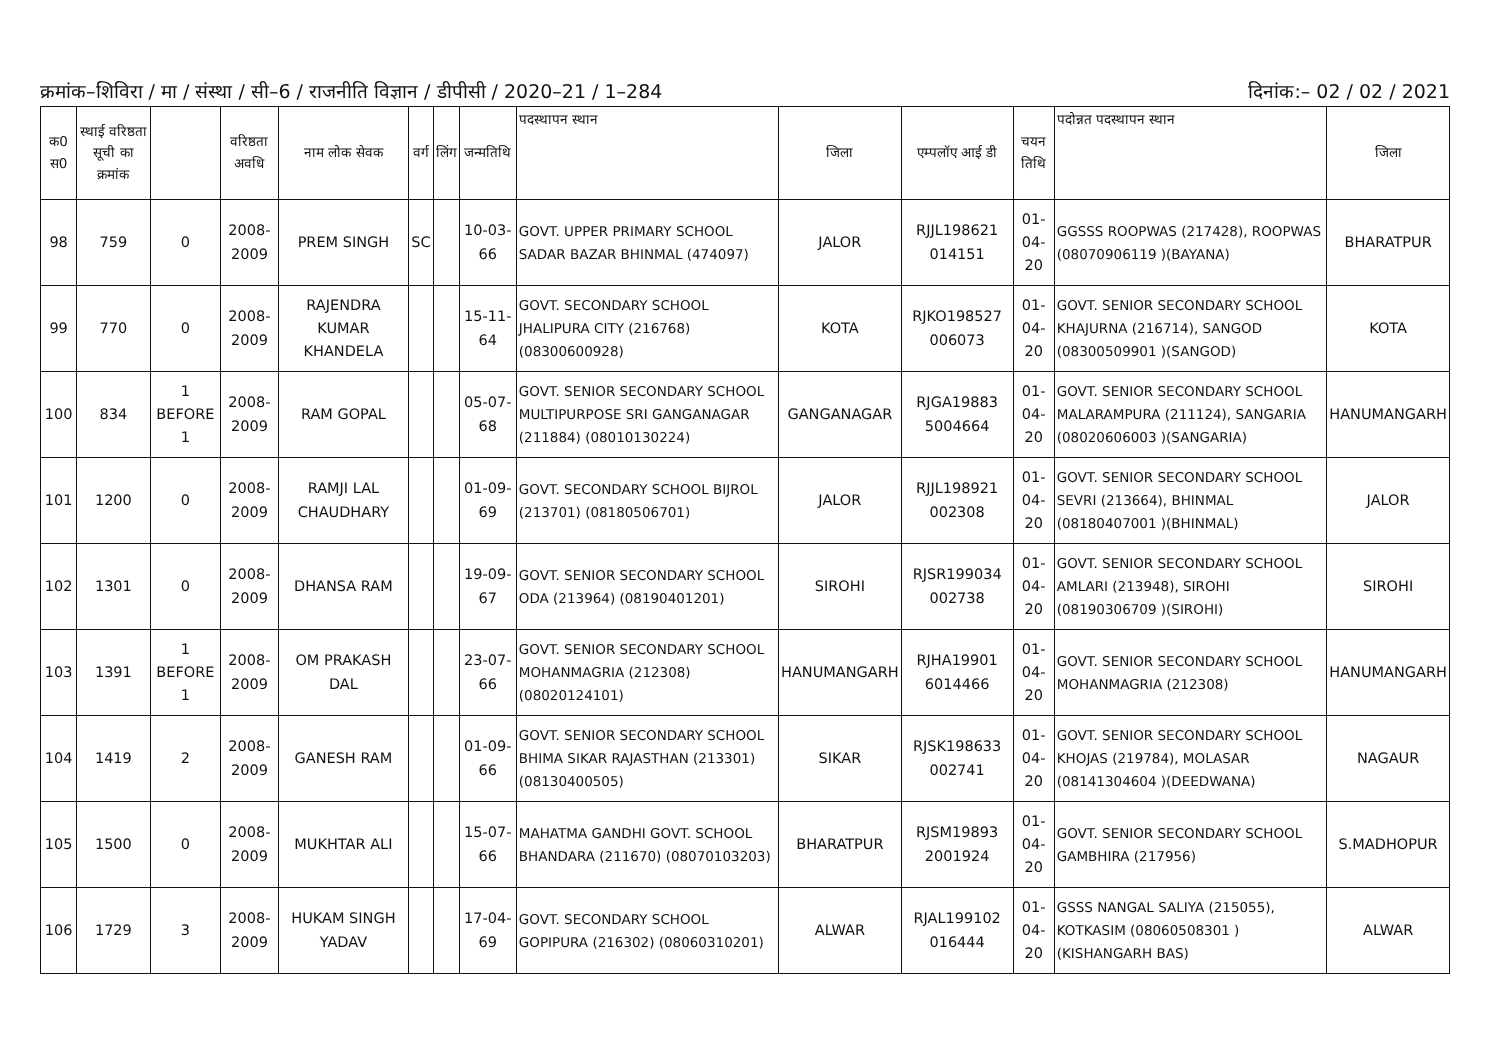क्रमांक–शिविरा / मा / संस्था / सी–6 / राजनीति विज्ञान / डीपीसी / 2020–21 / 1–284 दिनांक:– 02 / 02 / 2021
| क0 स0 | स्थाई वरिष्ठता सूची का क्रमांक | | वरिष्ठता अवधि | नाम लोक सेवक | वर्ग | लिंग | जन्मतिथि | पदस्थापन स्थान | जिला | एम्पलॉए आई डी | चयन तिथि | पदोन्नत पदस्थापन स्थान | जिला |
| --- | --- | --- | --- | --- | --- | --- | --- | --- | --- | --- | --- | --- | --- |
| 98 | 759 | 0 | 2008-2009 | PREM SINGH | SC | | 10-03-66 | GOVT. UPPER PRIMARY SCHOOL SADAR BAZAR BHINMAL (474097) | JALOR | RJJL198621 014151 | 01-04-20 | GGSSS ROOPWAS (217428), ROOPWAS (08070906119 )(BAYANA) | BHARATPUR |
| 99 | 770 | 0 | 2008-2009 | RAJENDRA KUMAR KHANDELA | | | 15-11-64 | GOVT. SECONDARY SCHOOL JHALIPURA CITY (216768) (08300600928) | KOTA | RJKO198527 006073 | 01-04-20 | GOVT. SENIOR SECONDARY SCHOOL KHAJURNA (216714), SANGOD (08300509901 )(SANGOD) | KOTA |
| 100 | 834 | 1 BEFORE 1 | 2008-2009 | RAM GOPAL | | | 05-07-68 | GOVT. SENIOR SECONDARY SCHOOL MULTIPURPOSE SRI GANGANAGAR (211884) (08010130224) | GANGANAGAR | RJGA19883 5004664 | 01-04-20 | GOVT. SENIOR SECONDARY SCHOOL MALARAMPURA (211124), SANGARIA (08020606003 )(SANGARIA) | HANUMANGARH |
| 101 | 1200 | 0 | 2008-2009 | RAMJI LAL CHAUDHARY | | | 01-09-69 | GOVT. SECONDARY SCHOOL BIJROL (213701) (08180506701) | JALOR | RJJL198921 002308 | 01-04-20 | GOVT. SENIOR SECONDARY SCHOOL SEVRI (213664), BHINMAL (08180407001 )(BHINMAL) | JALOR |
| 102 | 1301 | 0 | 2008-2009 | DHANSA RAM | | | 19-09-67 | GOVT. SENIOR SECONDARY SCHOOL ODA (213964) (08190401201) | SIROHI | RJSR199034 002738 | 01-04-20 | GOVT. SENIOR SECONDARY SCHOOL AMLARI (213948), SIROHI (08190306709 )(SIROHI) | SIROHI |
| 103 | 1391 | 1 BEFORE 1 | 2008-2009 | OM PRAKASH DAL | | | 23-07-66 | GOVT. SENIOR SECONDARY SCHOOL MOHANMAGRIA (212308) (08020124101) | HANUMANGARH | RJHA19901 6014466 | 01-04-20 | GOVT. SENIOR SECONDARY SCHOOL MOHANMAGRIA (212308) | HANUMANGARH |
| 104 | 1419 | 2 | 2008-2009 | GANESH RAM | | | 01-09-66 | GOVT. SENIOR SECONDARY SCHOOL BHIMA SIKAR RAJASTHAN (213301) (08130400505) | SIKAR | RJSK198633 002741 | 01-04-20 | GOVT. SENIOR SECONDARY SCHOOL KHOJAS (219784), MOLASAR (08141304604 )(DEEDWANA) | NAGAUR |
| 105 | 1500 | 0 | 2008-2009 | MUKHTAR ALI | | | 15-07-66 | MAHATMA GANDHI GOVT. SCHOOL BHANDARA (211670) (08070103203) | BHARATPUR | RJSM19893 2001924 | 01-04-20 | GOVT. SENIOR SECONDARY SCHOOL GAMBHIRA (217956) | S.MADHOPUR |
| 106 | 1729 | 3 | 2008-2009 | HUKAM SINGH YADAV | | | 17-04-69 | GOVT. SECONDARY SCHOOL GOPIPURA (216302) (08060310201) | ALWAR | RJAL199102 016444 | 01-04-20 | GSSS NANGAL SALIYA (215055), KOTKASIM (08060508301 )(KISHANGARH BAS) | ALWAR |